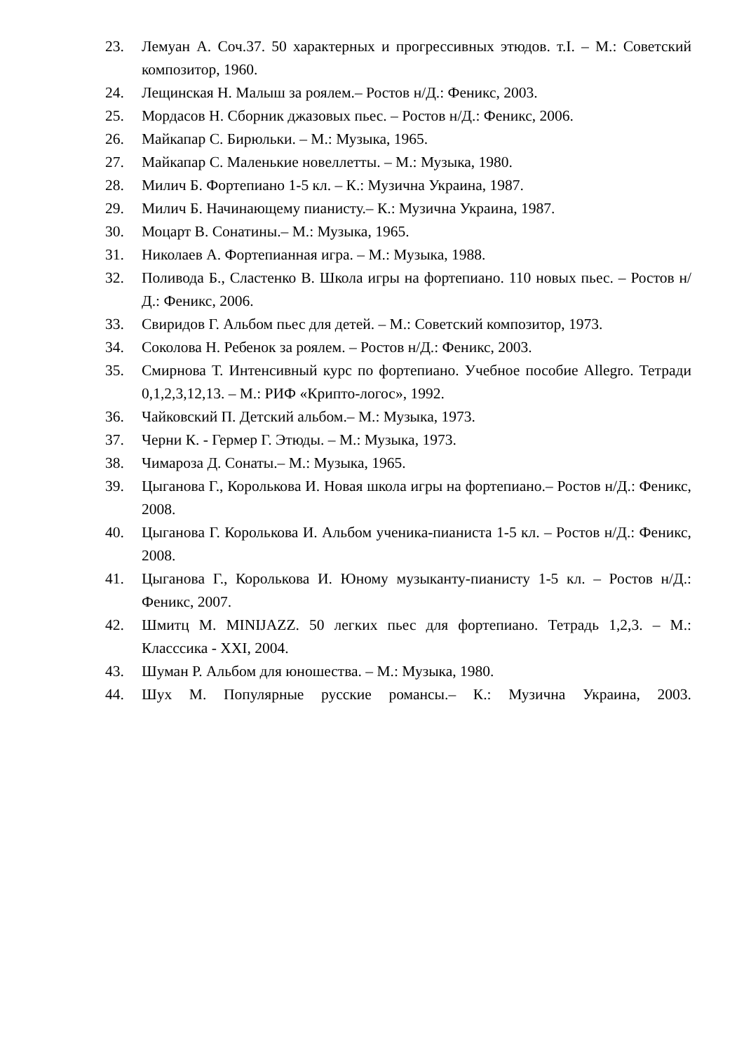23. Лемуан А. Соч.37. 50 характерных и прогрессивных этюдов. т.I. – М.: Советский композитор, 1960.
24. Лещинская Н. Малыш за роялем.– Ростов н/Д.: Феникс, 2003.
25. Мордасов Н. Сборник джазовых пьес. – Ростов н/Д.: Феникс, 2006.
26. Майкапар С. Бирюльки. – М.: Музыка, 1965.
27. Майкапар С. Маленькие новеллетты. – М.: Музыка, 1980.
28. Милич Б. Фортепиано 1-5 кл. – К.: Музична Украина, 1987.
29. Милич Б. Начинающему пианисту.– К.: Музична Украина, 1987.
30. Моцарт В. Сонатины.– М.: Музыка, 1965.
31. Николаев А. Фортепианная игра. – М.: Музыка, 1988.
32. Поливода Б., Сластенко В. Школа игры на фортепиано. 110 новых пьес. – Ростов н/Д.: Феникс, 2006.
33. Свиридов Г. Альбом пьес для детей. – М.: Советский композитор, 1973.
34. Соколова Н. Ребенок за роялем. – Ростов н/Д.: Феникс, 2003.
35. Смирнова Т. Интенсивный курс по фортепиано. Учебное пособие Allegro. Тетради 0,1,2,3,12,13. – М.: РИФ «Крипто-логос», 1992.
36. Чайковский П. Детский альбом.– М.: Музыка, 1973.
37. Черни К. - Гермер Г. Этюды. – М.: Музыка, 1973.
38. Чимароза Д. Сонаты.– М.: Музыка, 1965.
39. Цыганова Г., Королькова И. Новая школа игры на фортепиано.– Ростов н/Д.: Феникс, 2008.
40. Цыганова Г. Королькова И. Альбом ученика-пианиста 1-5 кл. – Ростов н/Д.: Феникс, 2008.
41. Цыганова Г., Королькова И. Юному музыканту-пианисту 1-5 кл. – Ростов н/Д.: Феникс, 2007.
42. Шмитц М. MINIJAZZ. 50 легких пьес для фортепиано. Тетрадь 1,2,3. – М.: Класссика - XXI, 2004.
43. Шуман Р. Альбом для юношества. – М.: Музыка, 1980.
44. Шух М. Популярные русские романсы.– К.: Музична Украина, 2003.